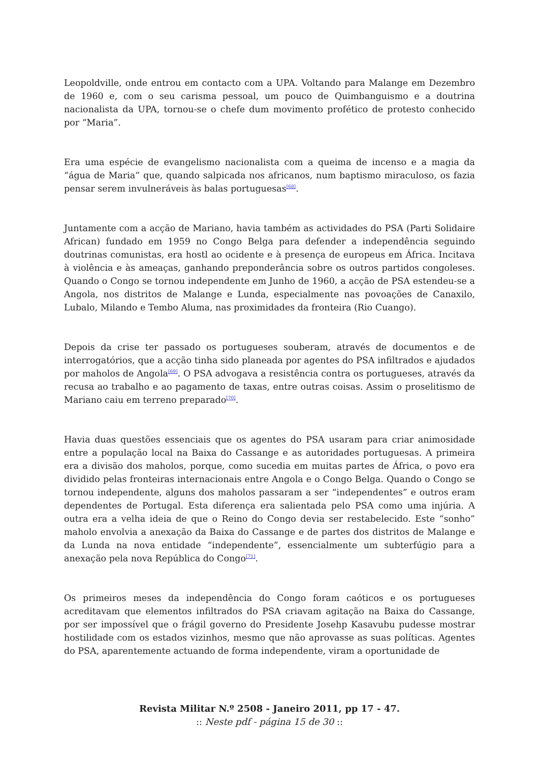Leopoldville, onde entrou em contacto com a UPA. Voltando para Malange em Dezembro de 1960 e, com o seu carisma pessoal, um pouco de Quimbanguismo e a doutrina nacionalista da UPA, tornou-se o chefe dum movimento profético de protesto conhecido por “Maria”.
Era uma espécie de evangelismo nacionalista com a queima de incenso e a magia da “água de Maria” que, quando salpicada nos africanos, num baptismo miraculoso, os fazia pensar serem invulneráveis às balas portuguesas<sup>[68]</sup>.
Juntamente com a acção de Mariano, havia também as actividades do PSA (Parti Solidaire African) fundado em 1959 no Congo Belga para defender a independência seguindo doutrinas comunistas, era hostl ao ocidente e à presença de europeus em África. Incitava à violência e às ameaças, ganhando preponderância sobre os outros partidos congoleses. Quando o Congo se tornou independente em Junho de 1960, a acção de PSA estendeu-se a Angola, nos distritos de Malange e Lunda, especialmente nas povoações de Canaxilo, Lubalo, Milando e Tembo Aluma, nas proximidades da fronteira (Rio Cuango).
Depois da crise ter passado os portugueses souberam, através de documentos e de interrogatórios, que a acção tinha sido planeada por agentes do PSA infiltrados e ajudados por maholos de Angola<sup>[69]</sup>. O PSA advogava a resistência contra os portugueses, através da recusa ao trabalho e ao pagamento de taxas, entre outras coisas. Assim o proselitismo de Mariano caiu em terreno preparado<sup>[70]</sup>.
Havia duas questões essenciais que os agentes do PSA usaram para criar animosidade entre a população local na Baixa do Cassange e as autoridades portuguesas. A primeira era a divisão dos maholos, porque, como sucedia em muitas partes de África, o povo era dividido pelas fronteiras internacionais entre Angola e o Congo Belga. Quando o Congo se tornou independente, alguns dos maholos passaram a ser “independentes” e outros eram dependentes de Portugal. Esta diferença era salientada pelo PSA como uma injúria. A outra era a velha ideia de que o Reino do Congo devia ser restabelecido. Este “sonho” maholo envolvia a anexação da Baixa do Cassange e de partes dos distritos de Malange e da Lunda na nova entidade “independente”, essencialmente um subterfúgio para a anexação pela nova República do Congo<sup>[71]</sup>.
Os primeiros meses da independência do Congo foram caóticos e os portugueses acreditavam que elementos infiltrados do PSA criavam agitação na Baixa do Cassange, por ser impossível que o frágil governo do Presidente Josehp Kasavubu pudesse mostrar hostilidade com os estados vizinhos, mesmo que não aprovasse as suas políticas. Agentes do PSA, aparentemente actuando de forma independente, viram a oportunidade de
Revista Militar N.º 2508 - Janeiro 2011, pp 17 - 47.
:: Neste pdf - página 15 de 30 ::